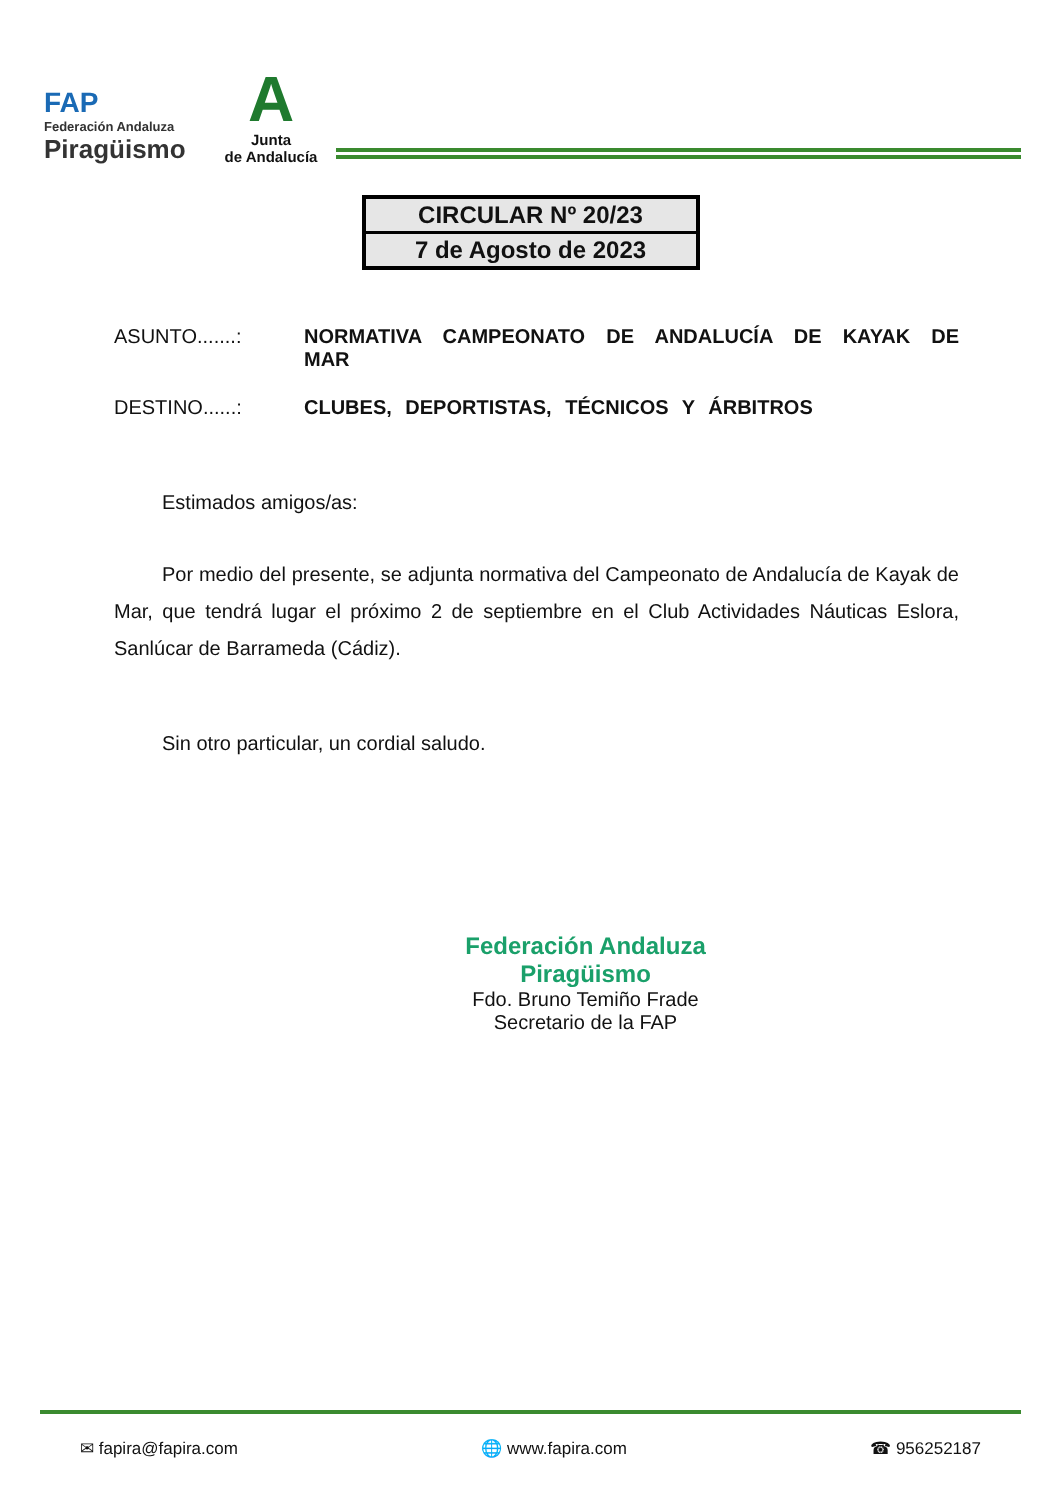FAP
Federación Andaluza
Piragüismo
A
Junta
de Andalucía
CIRCULAR Nº 20/23
7 de Agosto de 2023
ASUNTO.......: NORMATIVA CAMPEONATO DE ANDALUCÍA DE KAYAK DE MAR
DESTINO......: CLUBES, DEPORTISTAS, TÉCNICOS Y ÁRBITROS
Estimados amigos/as:
Por medio del presente, se adjunta normativa del Campeonato de Andalucía de Kayak de Mar, que tendrá lugar el próximo 2 de septiembre en el Club Actividades Náuticas Eslora, Sanlúcar de Barrameda (Cádiz).
Sin otro particular, un cordial saludo.
Federación Andaluza
Piragüismo
Fdo. Bruno Temiño Frade
Secretario de la FAP
✉ fapira@fapira.com 🌐 www.fapira.com ☎ 956252187